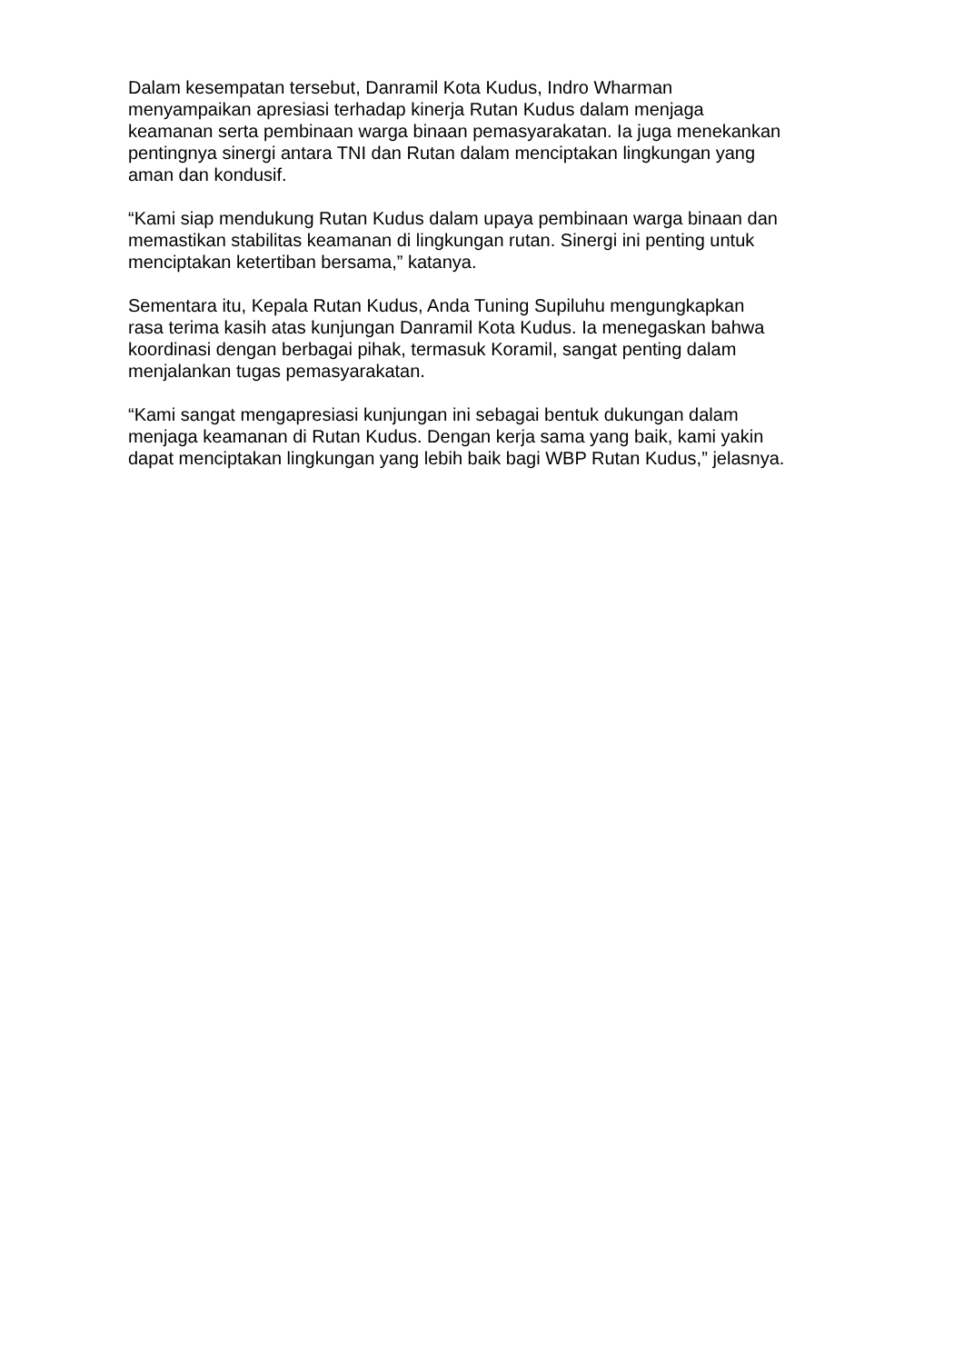Dalam kesempatan tersebut, Danramil Kota Kudus, Indro Wharman
menyampaikan apresiasi terhadap kinerja Rutan Kudus dalam menjaga
keamanan serta pembinaan warga binaan pemasyarakatan. Ia juga menekankan
pentingnya sinergi antara TNI dan Rutan dalam menciptakan lingkungan yang
aman dan kondusif.
“Kami siap mendukung Rutan Kudus dalam upaya pembinaan warga binaan dan
memastikan stabilitas keamanan di lingkungan rutan. Sinergi ini penting untuk
menciptakan ketertiban bersama,” katanya.
Sementara itu, Kepala Rutan Kudus, Anda Tuning Supiluhu mengungkapkan
rasa terima kasih atas kunjungan Danramil Kota Kudus. Ia menegaskan bahwa
koordinasi dengan berbagai pihak, termasuk Koramil, sangat penting dalam
menjalankan tugas pemasyarakatan.
“Kami sangat mengapresiasi kunjungan ini sebagai bentuk dukungan dalam
menjaga keamanan di Rutan Kudus. Dengan kerja sama yang baik, kami yakin
dapat menciptakan lingkungan yang lebih baik bagi WBP Rutan Kudus,” jelasnya.